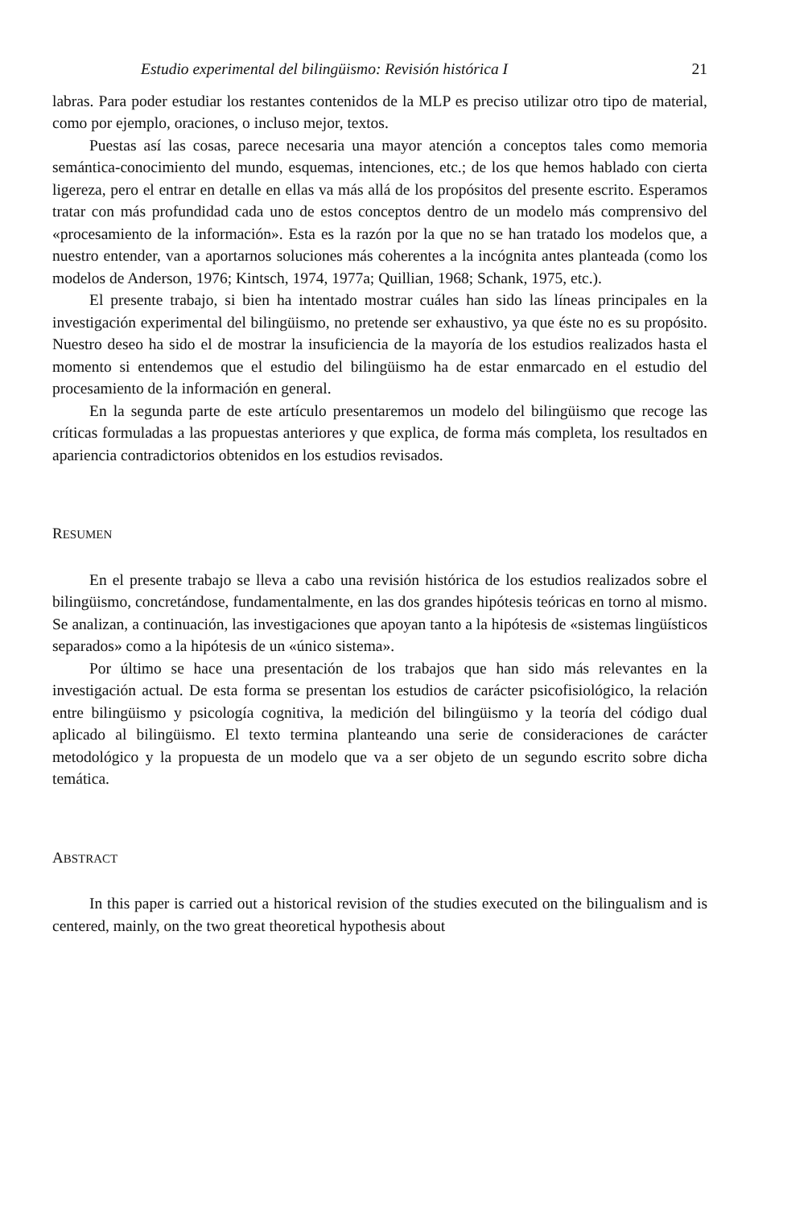Estudio experimental del bilingüismo: Revisión histórica I 21
labras. Para poder estudiar los restantes contenidos de la MLP es preciso utilizar otro tipo de material, como por ejemplo, oraciones, o incluso mejor, textos.
Puestas así las cosas, parece necesaria una mayor atención a conceptos tales como memoria semántica-conocimiento del mundo, esquemas, intenciones, etc.; de los que hemos hablado con cierta ligereza, pero el entrar en detalle en ellas va más allá de los propósitos del presente escrito. Esperamos tratar con más profundidad cada uno de estos conceptos dentro de un modelo más comprensivo del «procesamiento de la información». Esta es la razón por la que no se han tratado los modelos que, a nuestro entender, van a aportarnos soluciones más coherentes a la incógnita antes planteada (como los modelos de Anderson, 1976; Kintsch, 1974, 1977a; Quillian, 1968; Schank, 1975, etc.).
El presente trabajo, si bien ha intentado mostrar cuáles han sido las líneas principales en la investigación experimental del bilingüismo, no pretende ser exhaustivo, ya que éste no es su propósito. Nuestro deseo ha sido el de mostrar la insuficiencia de la mayoría de los estudios realizados hasta el momento si entendemos que el estudio del bilingüismo ha de estar enmarcado en el estudio del procesamiento de la información en general.
En la segunda parte de este artículo presentaremos un modelo del bilingüismo que recoge las críticas formuladas a las propuestas anteriores y que explica, de forma más completa, los resultados en apariencia contradictorios obtenidos en los estudios revisados.
RESUMEN
En el presente trabajo se lleva a cabo una revisión histórica de los estudios realizados sobre el bilingüismo, concretándose, fundamentalmente, en las dos grandes hipótesis teóricas en torno al mismo. Se analizan, a continuación, las investigaciones que apoyan tanto a la hipótesis de «sistemas lingüísticos separados» como a la hipótesis de un «único sistema».
Por último se hace una presentación de los trabajos que han sido más relevantes en la investigación actual. De esta forma se presentan los estudios de carácter psicofisiológico, la relación entre bilingüismo y psicología cognitiva, la medición del bilingüismo y la teoría del código dual aplicado al bilingüismo. El texto termina planteando una serie de consideraciones de carácter metodológico y la propuesta de un modelo que va a ser objeto de un segundo escrito sobre dicha temática.
ABSTRACT
In this paper is carried out a historical revision of the studies executed on the bilingualism and is centered, mainly, on the two great theoretical hypothesis about